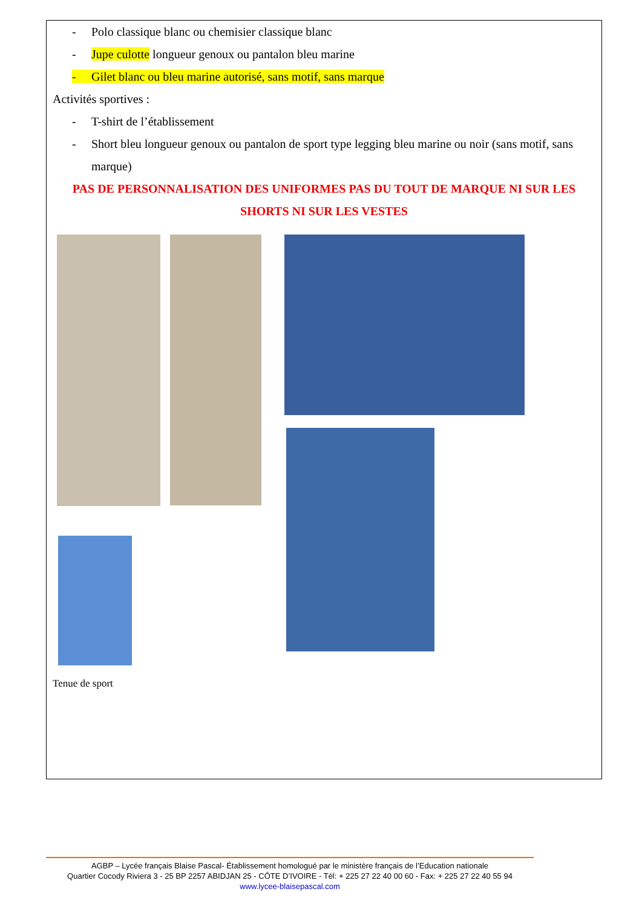- Polo classique blanc ou chemisier classique blanc
- Jupe culotte longueur genoux ou pantalon bleu marine
- Gilet blanc ou bleu marine autorisé, sans motif, sans marque
Activités sportives :
- T-shirt de l’établissement
- Short bleu longueur genoux ou pantalon de sport type legging bleu marine ou noir (sans motif, sans marque)
PAS DE PERSONNALISATION DES UNIFORMES PAS DU TOUT DE MARQUE NI SUR LES SHORTS NI SUR LES VESTES
Tenue de sport
AGBP – Lycée français Blaise Pascal- Établissement homologué par le ministère français de l’Education nationale
Quartier Cocody Riviera 3 - 25 BP 2257 ABIDJAN 25 - CÔTE D’IVOIRE - Tél: + 225 27 22 40 00 60 - Fax: + 225 27 22 40 55 94
www.lycee-blaisepascal.com